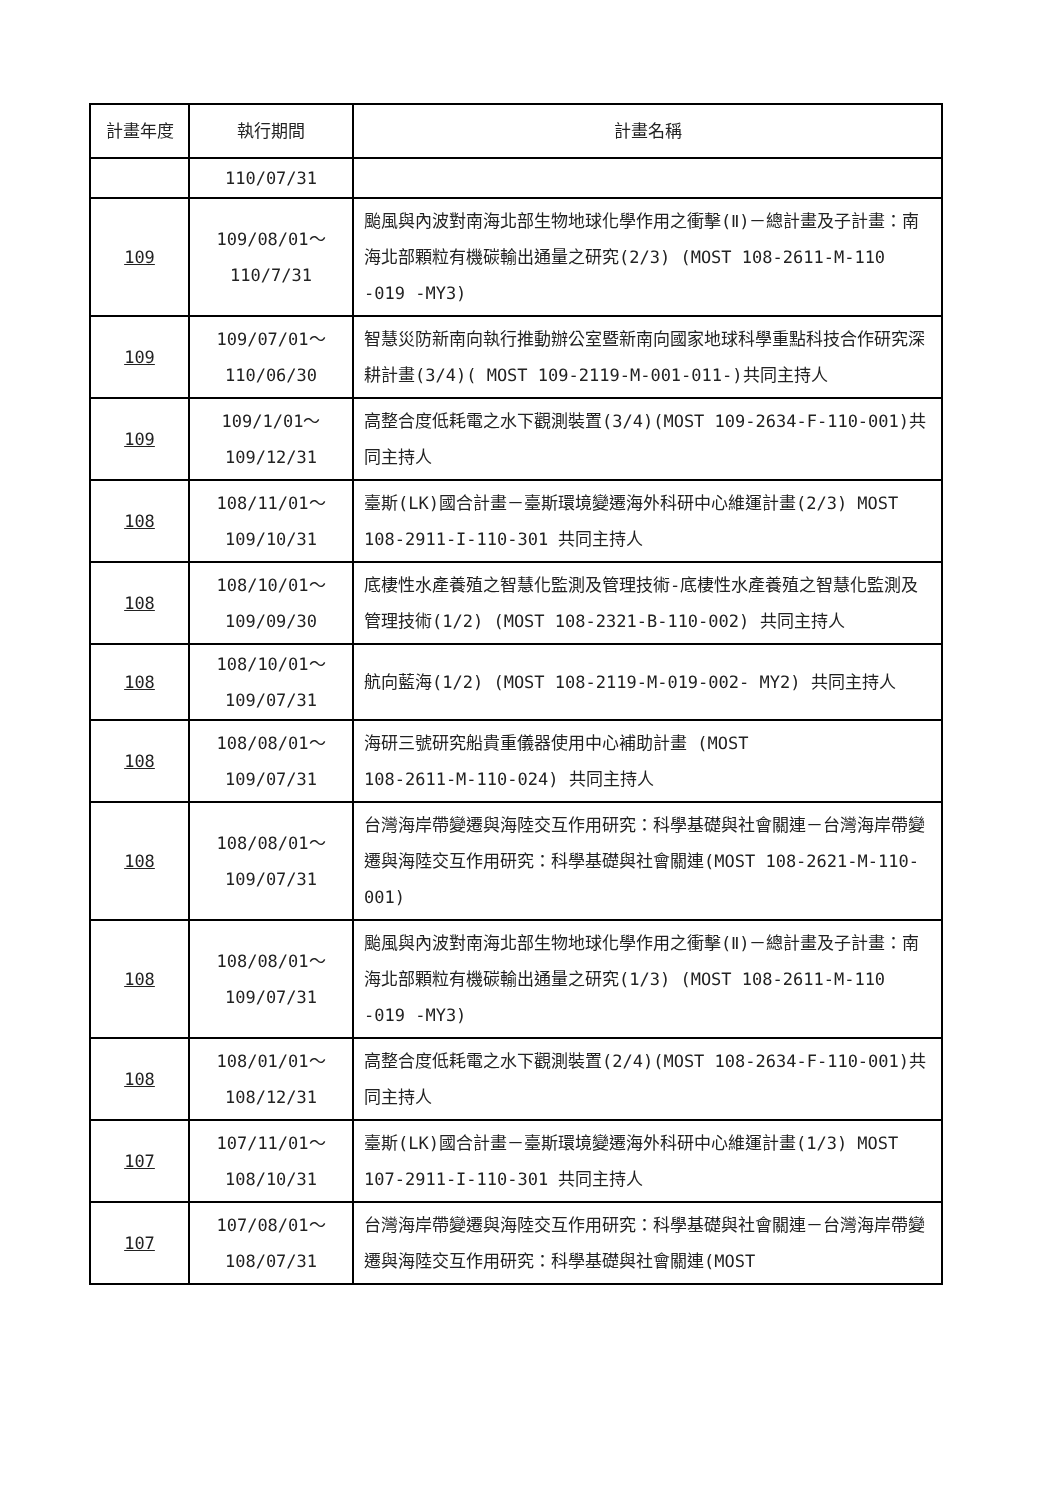| 計畫年度 | 執行期間 | 計畫名稱 |
| --- | --- | --- |
| | 110/07/31 | |
| 109 | 109/08/01～ 110/7/31 | 颱風與內波對南海北部生物地球化學作用之衝擊(Ⅱ)－總計畫及子計畫：南海北部顆粒有機碳輸出通量之研究(2/3) (MOST 108-2611-M-110 -019 -MY3) |
| 109 | 109/07/01～ 110/06/30 | 智慧災防新南向執行推動辦公室暨新南向國家地球科學重點科技合作研究深耕計畫(3/4)( MOST 109-2119-M-001-011-)共同主持人 |
| 109 | 109/1/01～ 109/12/31 | 高整合度低耗電之水下觀測裝置(3/4)(MOST 109-2634-F-110-001)共同主持人 |
| 108 | 108/11/01～ 109/10/31 | 臺斯(LK)國合計畫－臺斯環境變遷海外科研中心維運計畫(2/3) MOST 108-2911-I-110-301 共同主持人 |
| 108 | 108/10/01～ 109/09/30 | 底棲性水產養殖之智慧化監測及管理技術-底棲性水產養殖之智慧化監測及管理技術(1/2) (MOST 108-2321-B-110-002) 共同主持人 |
| 108 | 108/10/01～ 109/07/31 | 航向藍海(1/2) (MOST 108-2119-M-019-002- MY2) 共同主持人 |
| 108 | 108/08/01～ 109/07/31 | 海研三號研究船貴重儀器使用中心補助計畫 (MOST 108-2611-M-110-024) 共同主持人 |
| 108 | 108/08/01～ 109/07/31 | 台灣海岸帶變遷與海陸交互作用研究：科學基礎與社會關連－台灣海岸帶變遷與海陸交互作用研究：科學基礎與社會關連(MOST 108-2621-M-110-001) |
| 108 | 108/08/01～ 109/07/31 | 颱風與內波對南海北部生物地球化學作用之衝擊(Ⅱ)－總計畫及子計畫：南海北部顆粒有機碳輸出通量之研究(1/3) (MOST 108-2611-M-110 -019 -MY3) |
| 108 | 108/01/01～ 108/12/31 | 高整合度低耗電之水下觀測裝置(2/4)(MOST 108-2634-F-110-001)共同主持人 |
| 107 | 107/11/01～ 108/10/31 | 臺斯(LK)國合計畫－臺斯環境變遷海外科研中心維運計畫(1/3) MOST 107-2911-I-110-301 共同主持人 |
| 107 | 107/08/01～ 108/07/31 | 台灣海岸帶變遷與海陸交互作用研究：科學基礎與社會關連－台灣海岸帶變遷與海陸交互作用研究：科學基礎與社會關連(MOST |